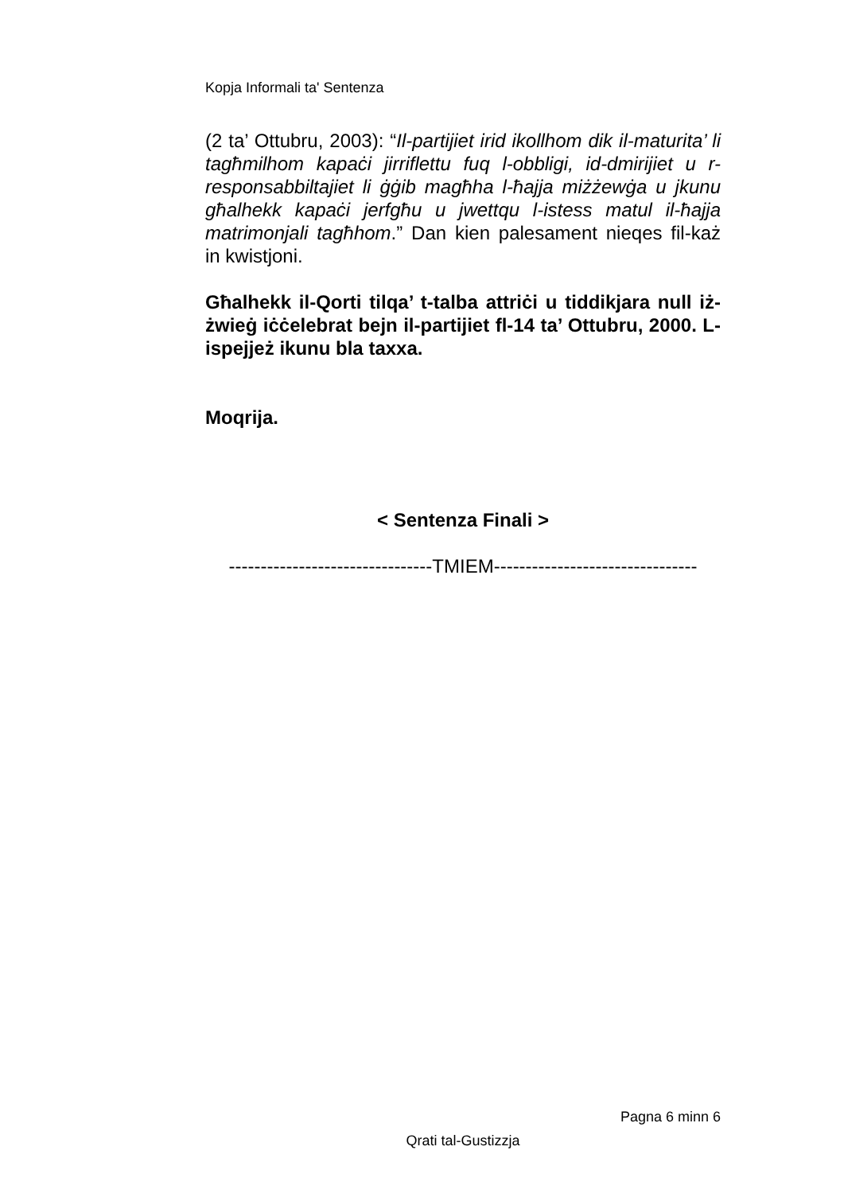Kopja Informali ta' Sentenza
(2 ta’ Ottubru, 2003): “Il-partijiet irid ikollhom dik il-maturita’ li tagħmilhom kapaċi jirriflettu fuq l-obbligi, id-dmirijiet u r-responsabbiltajiet li ġġib magħha l-ħajja miżżewġa u jkunu għalhekk kapaċi jerfgħu u jwettqu l-istess matul il-ħajja matrimonjali tagħhom.” Dan kien palesament nieqes fil-każ in kwistjoni.
Għalhekk il-Qorti tilqa’ t-talba attriċi u tiddikjara null iż-żwieġ iċċelebrat bejn il-partijiet fl-14 ta’ Ottubru, 2000. L-ispejjeż ikunu bla taxxa.
Moqrija.
< Sentenza Finali >
--------------------------------TMIEM--------------------------------
Pagna 6 minn 6
Qrati tal-Gustizzja